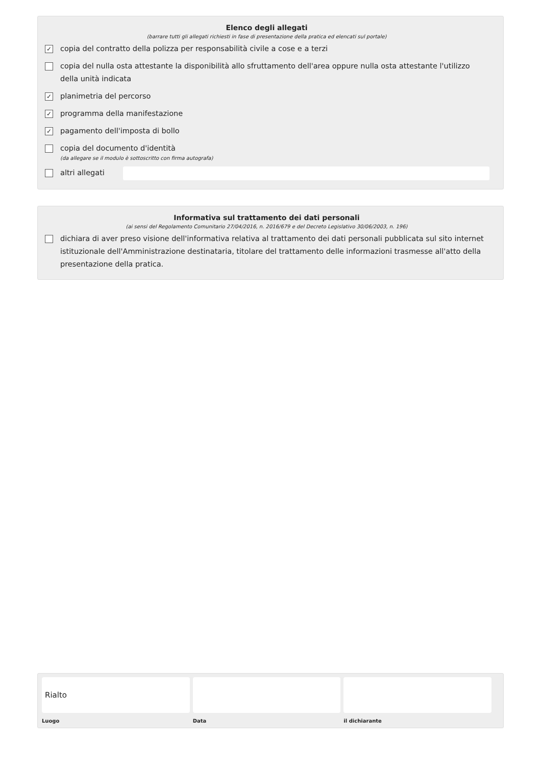Elenco degli allegati
(barrare tutti gli allegati richiesti in fase di presentazione della pratica ed elencati sul portale)
✓ copia del contratto della polizza per responsabilità civile a cose e a terzi
copia del nulla osta attestante la disponibilità allo sfruttamento dell'area oppure nulla osta attestante l'utilizzo della unità indicata
✓ planimetria del percorso
✓ programma della manifestazione
✓ pagamento dell'imposta di bollo
copia del documento d'identità
(da allegare se il modulo è sottoscritto con firma autografa)
altri allegati
Informativa sul trattamento dei dati personali
(ai sensi del Regolamento Comunitario 27/04/2016, n. 2016/679 e del Decreto Legislativo 30/06/2003, n. 196)
dichiara di aver preso visione dell'informativa relativa al trattamento dei dati personali pubblicata sul sito internet istituzionale dell'Amministrazione destinataria, titolare del trattamento delle informazioni trasmesse all'atto della presentazione della pratica.
Rialto
Luogo
Data il dichiarante